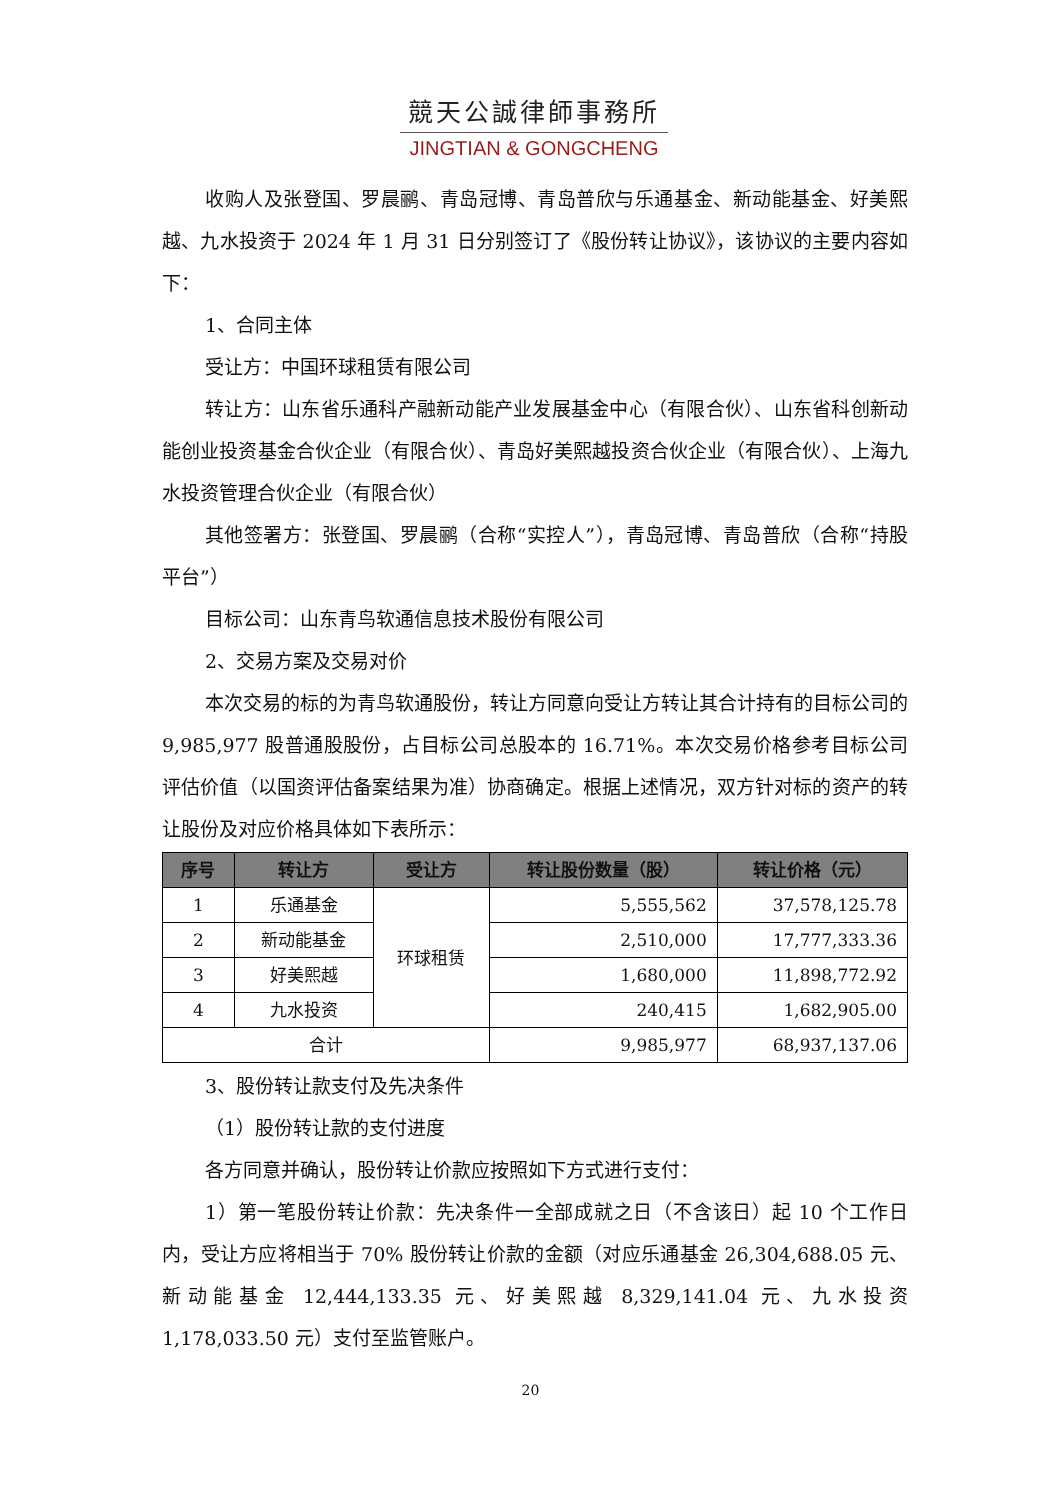競天公誠律師事務所
JINGTIAN & GONGCHENG
收购人及张登国、罗晨鹂、青岛冠博、青岛普欣与乐通基金、新动能基金、好美熙越、九水投资于 2024 年 1 月 31 日分别签订了《股份转让协议》，该协议的主要内容如下：
1、合同主体
受让方：中国环球租赁有限公司
转让方：山东省乐通科产融新动能产业发展基金中心（有限合伙）、山东省科创新动能创业投资基金合伙企业（有限合伙）、青岛好美熙越投资合伙企业（有限合伙）、上海九水投资管理合伙企业（有限合伙）
其他签署方：张登国、罗晨鹂（合称“实控人”），青岛冠博、青岛普欣（合称“持股平台”）
目标公司：山东青鸟软通信息技术股份有限公司
2、交易方案及交易对价
本次交易的标的为青鸟软通股份，转让方同意向受让方转让其合计持有的目标公司的 9,985,977 股普通股股份，占目标公司总股本的 16.71%。本次交易价格参考目标公司评估价值（以国资评估备案结果为准）协商确定。根据上述情况，双方针对标的资产的转让股份及对应价格具体如下表所示：
| 序号 | 转让方 | 受让方 | 转让股份数量（股） | 转让价格（元） |
| --- | --- | --- | --- | --- |
| 1 | 乐通基金 | 环球租赁 | 5,555,562 | 37,578,125.78 |
| 2 | 新动能基金 | | 2,510,000 | 17,777,333.36 |
| 3 | 好美熙越 | | 1,680,000 | 11,898,772.92 |
| 4 | 九水投资 | | 240,415 | 1,682,905.00 |
| 合计 | | | 9,985,977 | 68,937,137.06 |
3、股份转让款支付及先决条件
（1）股份转让款的支付进度
各方同意并确认，股份转让价款应按照如下方式进行支付：
1）第一笔股份转让价款：先决条件一全部成就之日（不含该日）起 10 个工作日内，受让方应将相当于 70% 股份转让价款的金额（对应乐通基金 26,304,688.05 元、新动能基金 12,444,133.35 元、好美熙越 8,329,141.04 元、九水投资 1,178,033.50 元）支付至监管账户。
20